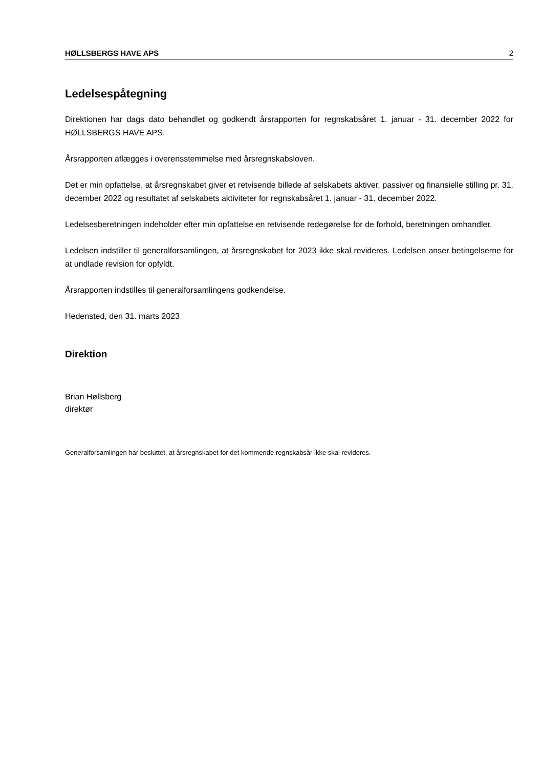HØLLSBERGS HAVE APS 2
Ledelsespåtegning
Direktionen har dags dato behandlet og godkendt årsrapporten for regnskabsåret 1. januar - 31. december 2022 for HØLLSBERGS HAVE APS.
Årsrapporten aflægges i overensstemmelse med årsregnskabsloven.
Det er min opfattelse, at årsregnskabet giver et retvisende billede af selskabets aktiver, passiver og finansielle stilling pr. 31. december 2022 og resultatet af selskabets aktiviteter for regnskabsåret 1. januar - 31. december 2022.
Ledelsesberetningen indeholder efter min opfattelse en retvisende redegørelse for de forhold, beretningen omhandler.
Ledelsen indstiller til generalforsamlingen, at årsregnskabet for 2023 ikke skal revideres. Ledelsen anser betingelserne for at undlade revision for opfyldt.
Årsrapporten indstilles til generalforsamlingens godkendelse.
Hedensted, den 31. marts 2023
Direktion
Brian Høllsberg
direktør
Generalforsamlingen har besluttet, at årsregnskabet for det kommende regnskabsår ikke skal revideres.